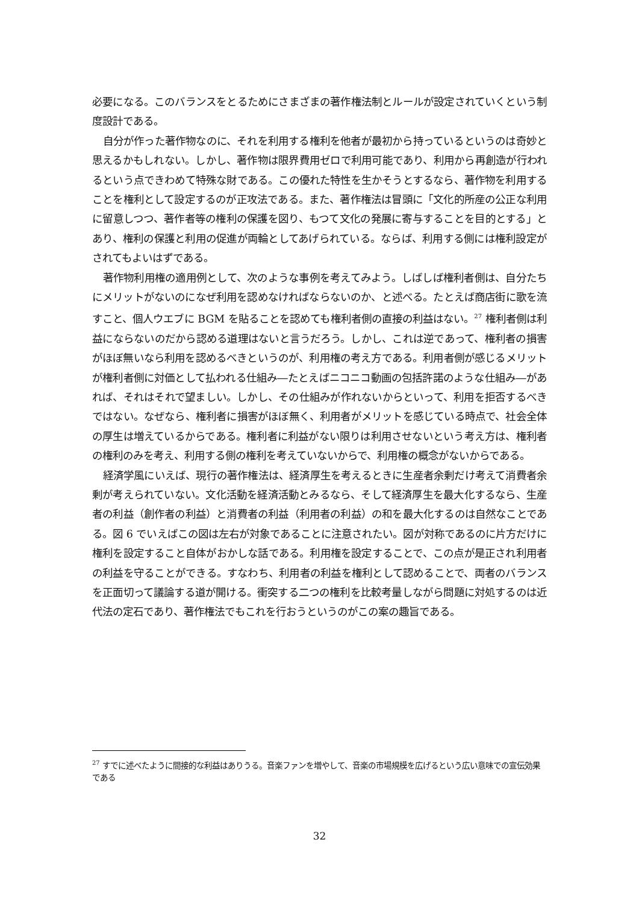必要になる。このバランスをとるためにさまざまの著作権法制とルールが設定されていくという制度設計である。
自分が作った著作物なのに、それを利用する権利を他者が最初から持っているというのは奇妙と思えるかもしれない。しかし、著作物は限界費用ゼロで利用可能であり、利用から再創造が行われるという点できわめて特殊な財である。この優れた特性を生かそうとするなら、著作物を利用することを権利として設定するのが正攻法である。また、著作権法は冒頭に「文化的所産の公正な利用に留意しつつ、著作者等の権利の保護を図り、もつて文化の発展に寄与することを目的とする」とあり、権利の保護と利用の促進が両輪としてあげられている。ならば、利用する側には権利設定がされてもよいはずである。
著作物利用権の適用例として、次のような事例を考えてみよう。しばしば権利者側は、自分たちにメリットがないのになぜ利用を認めなければならないのか、と述べる。たとえば商店街に歌を流すこと、個人ウエブに BGM を貼ることを認めても権利者側の直接の利益はない。<sup>27</sup> 権利者側は利益にならないのだから認める道理はないと言うだろう。しかし、これは逆であって、権利者の損害がほぼ無いなら利用を認めるべきというのが、利用権の考え方である。利用者側が感じるメリットが権利者側に対価として払われる仕組み―たとえばニコニコ動画の包括許諾のような仕組み―があれば、それはそれで望ましい。しかし、その仕組みが作れないからといって、利用を拒否するべきではない。なぜなら、権利者に損害がほぼ無く、利用者がメリットを感じている時点で、社会全体の厚生は増えているからである。権利者に利益がない限りは利用させないという考え方は、権利者の権利のみを考え、利用する側の権利を考えていないからで、利用権の概念がないからである。
経済学風にいえば、現行の著作権法は、経済厚生を考えるときに生産者余剰だけ考えて消費者余剰が考えられていない。文化活動を経済活動とみるなら、そして経済厚生を最大化するなら、生産者の利益（創作者の利益）と消費者の利益（利用者の利益）の和を最大化するのは自然なことである。図 6 でいえばこの図は左右が対象であることに注意されたい。図が対称であるのに片方だけに権利を設定すること自体がおかしな話である。利用権を設定することで、この点が是正され利用者の利益を守ることができる。すなわち、利用者の利益を権利として認めることで、両者のバランスを正面切って議論する道が開ける。衝突する二つの権利を比較考量しながら問題に対処するのは近代法の定石であり、著作権法でもこれを行おうというのがこの案の趣旨である。
<sup>27</sup> すでに述べたように間接的な利益はありうる。音楽ファンを増やして、音楽の市場規模を広げるという広い意味での宣伝効果である
32